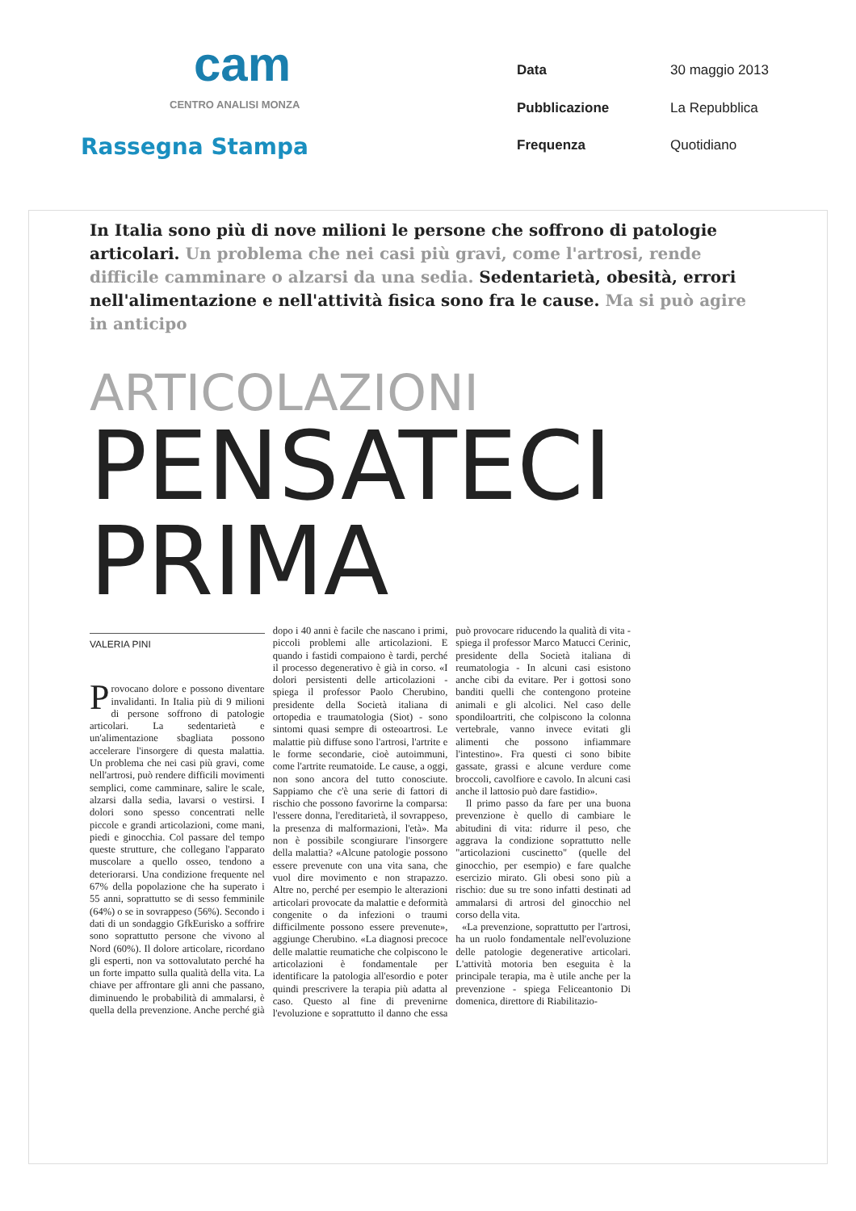cam
CENTRO ANALISI MONZA
Rassegna Stampa
Data 30 maggio 2013 Pubblicazione La Repubblica Frequenza Quotidiano
In Italia sono più di nove milioni le persone che soffrono di patologie articolari. Un problema che nei casi più gravi, come l'artrosi, rende difficile camminare o alzarsi da una sedia. Sedentarietà, obesità, errori nell'alimentazione e nell'attività fisica sono fra le cause. Ma si può agire in anticipo
ARTICOLAZIONI
PENSATECI
PRIMA
VALERIA PINI
Provocano dolore e possono diventare invalidanti. In Italia più di 9 milioni di persone soffrono di patologie articolari. La sedentarietà e un'alimentazione sbagliata possono accelerare l'insorgere di questa malattia. Un problema che nei casi più gravi, come nell'artrosi, può rendere difficili movimenti semplici, come camminare, salire le scale, alzarsi dalla sedia, lavarsi o vestirsi. I dolori sono spesso concentrati nelle piccole e grandi articolazioni, come mani, piedi e ginocchia. Col passare del tempo queste strutture, che collegano l'apparato muscolare a quello osseo, tendono a deteriorarsi. Una condizione frequente nel 67% della popolazione che ha superato i 55 anni, soprattutto se di sesso femminile (64%) o se in sovrappeso (56%). Secondo i dati di un sondaggio GfkEurisko a soffrire sono soprattutto persone che vivono al Nord (60%). Il dolore articolare, ricordano gli esperti, non va sottovalutato perché ha un forte impatto sulla qualità della vita. La chiave per affrontare gli anni che passano, diminuendo le probabilità di ammalarsi, è quella della prevenzione. Anche perché già dopo i 40 anni è facile che nascano i primi, piccoli problemi alle articolazioni. E quando i fastidi compaiono è tardi, perché il processo degenerativo è già in corso. «I dolori persistenti delle articolazioni - spiega il professor Paolo Cherubino, presidente della Società italiana di ortopedia e traumatologia (Siot) - sono sintomi quasi sempre di osteoartrosi. Le malattie più diffuse sono l'artrosi, l'artrite e le forme secondarie, cioè autoimmuni, come l'artrite reumatoide. Le cause, a oggi, non sono ancora del tutto conosciute. Sappiamo che c'è una serie di fattori di rischio che possono favorirne la comparsa: l'essere donna, l'ereditarietà, il sovrappeso, la presenza di malformazioni, l'età». Ma non è possibile scongiurare l'insorgere della malattia? «Alcune patologie possono essere prevenute con una vita sana, che vuol dire movimento e non strapazzo. Altre no, perché per esempio le alterazioni articolari provocate da malattie e deformità congenite o da infezioni o traumi difficilmente possono essere prevenute», aggiunge Cherubino. «La diagnosi precoce delle malattie reumatiche che colpiscono le articolazioni è fondamentale per identificare la patologia all'esordio e poter quindi prescrivere la terapia più adatta al caso. Questo al fine di prevenirne l'evoluzione e soprattutto il danno che essa può provocare riducendo la qualità di vita - spiega il professor Marco Matucci Cerinic, presidente della Società italiana di reumatologia - In alcuni casi esistono anche cibi da evitare. Per i gottosi sono banditi quelli che contengono proteine animali e gli alcolici. Nel caso delle spondiloartriti, che colpiscono la colonna vertebrale, vanno invece evitati gli alimenti che possono infiammare l'intestino». Fra questi ci sono bibite gassate, grassi e alcune verdure come broccoli, cavolfiore e cavolo. In alcuni casi anche il lattosio può dare fastidio».
Il primo passo da fare per una buona prevenzione è quello di cambiare le abitudini di vita: ridurre il peso, che aggrava la condizione soprattutto nelle "articolazioni cuscinetto" (quelle del ginocchio, per esempio) e fare qualche esercizio mirato. Gli obesi sono più a rischio: due su tre sono infatti destinati ad ammalarsi di artrosi del ginocchio nel corso della vita.
«La prevenzione, soprattutto per l'artrosi, ha un ruolo fondamentale nell'evoluzione delle patologie degenerative articolari. L'attività motoria ben eseguita è la principale terapia, ma è utile anche per la prevenzione - spiega Feliceantonio Di domenica, direttore di Riabilitazio-